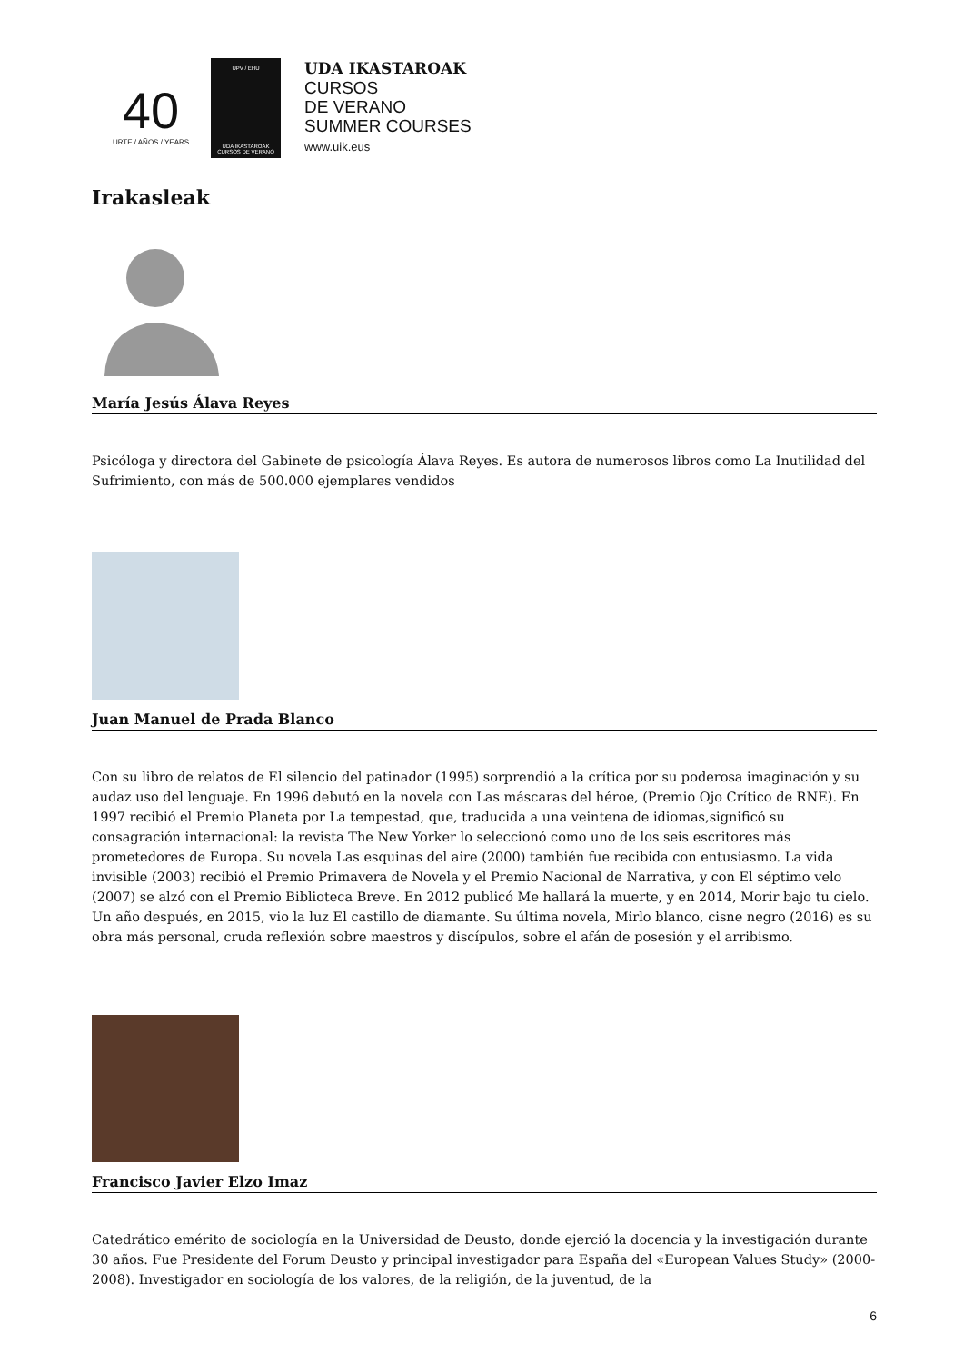40
URTE / AÑOS / YEARS
UPV / EHU
UDA IKASTAROAK CURSOS DE VERANO
UDA IKASTAROAK
CURSOS
DE VERANO
SUMMER COURSES
www.uik.eus
Irakasleak
María Jesús Álava Reyes
Psicóloga y directora del Gabinete de psicología Álava Reyes. Es autora de numerosos libros como La Inutilidad del Sufrimiento, con más de 500.000 ejemplares vendidos
Juan Manuel de Prada Blanco
Con su libro de relatos de El silencio del patinador (1995) sorprendió a la crítica por su poderosa imaginación y su audaz uso del lenguaje. En 1996 debutó en la novela con Las máscaras del héroe, (Premio Ojo Crítico de RNE). En 1997 recibió el Premio Planeta por La tempestad, que, traducida a una veintena de idiomas,significó su consagración internacional: la revista The New Yorker lo seleccionó como uno de los seis escritores más prometedores de Europa. Su novela Las esquinas del aire (2000) también fue recibida con entusiasmo. La vida invisible (2003) recibió el Premio Primavera de Novela y el Premio Nacional de Narrativa, y con El séptimo velo (2007) se alzó con el Premio Biblioteca Breve. En 2012 publicó Me hallará la muerte, y en 2014, Morir bajo tu cielo. Un año después, en 2015, vio la luz El castillo de diamante. Su última novela, Mirlo blanco, cisne negro (2016) es su obra más personal, cruda reflexión sobre maestros y discípulos, sobre el afán de posesión y el arribismo.
Francisco Javier Elzo Imaz
Catedrático emérito de sociología en la Universidad de Deusto, donde ejerció la docencia y la investigación durante 30 años. Fue Presidente del Forum Deusto y principal investigador para España del «European Values Study» (2000-2008). Investigador en sociología de los valores, de la religión, de la juventud, de la
6